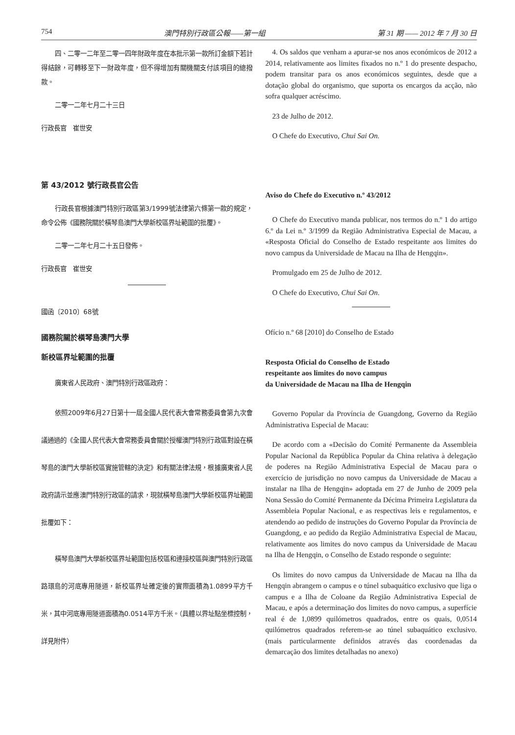754 澳門特別行政區公報——第一組 第 31 期 —— 2012 年 7 月 30 日
四、二零一二年至二零一四年財政年度在本批示第一款所訂金額下若計得結餘，可轉移至下一財政年度，但不得增加有關機關支付該項目的總撥款。
二零一二年七月二十三日
行政長官　崔世安
第 43/2012 號行政長官公告
行政長官根據澳門特別行政區第3/1999號法律第六條第一款的規定，命令公佈《國務院關於橫琴島澳門大學新校區界址範圍的批覆》。
二零一二年七月二十五日發佈。
行政長官　崔世安
國函〔2010〕68號
國務院關於橫琴島澳門大學
新校區界址範圍的批覆
廣東省人民政府、澳門特別行政區政府：
依照2009年6月27日第十一屆全國人民代表大會常務委員會第九次會議通過的《全國人民代表大會常務委員會關於授權澳門特別行政區對設在橫琴島的澳門大學新校區實施管轄的決定》和有關法律法規，根據廣東省人民政府請示並應澳門特別行政區的請求，現就橫琴島澳門大學新校區界址範圍批覆如下：
橫琴島澳門大學新校區界址範圍包括校區和連接校區與澳門特別行政區路環島的河底專用隧道，新校區界址確定後的實際面積為1.0899平方千米，其中河底專用隧道面積為0.0514平方千米。（具體以界址點坐標控制，詳見附件）
4. Os saldos que venham a apurar-se nos anos económicos de 2012 a 2014, relativamente aos limites fixados no n.º 1 do presente despacho, podem transitar para os anos económicos seguintes, desde que a dotação global do organismo, que suporta os encargos da acção, não sofra qualquer acréscimo.
23 de Julho de 2012.
O Chefe do Executivo, Chui Sai On.
Aviso do Chefe do Executivo n.º 43/2012
O Chefe do Executivo manda publicar, nos termos do n.º 1 do artigo 6.º da Lei n.º 3/1999 da Região Administrativa Especial de Macau, a «Resposta Oficial do Conselho de Estado respeitante aos limites do novo campus da Universidade de Macau na Ilha de Hengqin».
Promulgado em 25 de Julho de 2012.
O Chefe do Executivo, Chui Sai On.
Ofício n.º 68 [2010] do Conselho de Estado
Resposta Oficial do Conselho de Estado
respeitante aos limites do novo campus
da Universidade de Macau na Ilha de Hengqin
Governo Popular da Província de Guangdong, Governo da Região Administrativa Especial de Macau:
De acordo com a «Decisão do Comité Permanente da Assembleia Popular Nacional da República Popular da China relativa à delegação de poderes na Região Administrativa Especial de Macau para o exercício de jurisdição no novo campus da Universidade de Macau a instalar na Ilha de Hengqin» adoptada em 27 de Junho de 2009 pela Nona Sessão do Comité Permanente da Décima Primeira Legislatura da Assembleia Popular Nacional, e as respectivas leis e regulamentos, e atendendo ao pedido de instruções do Governo Popular da Província de Guangdong, e ao pedido da Região Administrativa Especial de Macau, relativamente aos limites do novo campus da Universidade de Macau na Ilha de Hengqin, o Conselho de Estado responde o seguinte:
Os limites do novo campus da Universidade de Macau na Ilha da Hengqin abrangem o campus e o túnel subaquático exclusivo que liga o campus e a Ilha de Coloane da Região Administrativa Especial de Macau, e após a determinação dos limites do novo campus, a superfície real é de 1,0899 quilómetros quadrados, entre os quais, 0,0514 quilómetros quadrados referem-se ao túnel subaquático exclusivo. (mais particularmente definidos através das coordenadas da demarcação dos limites detalhadas no anexo)